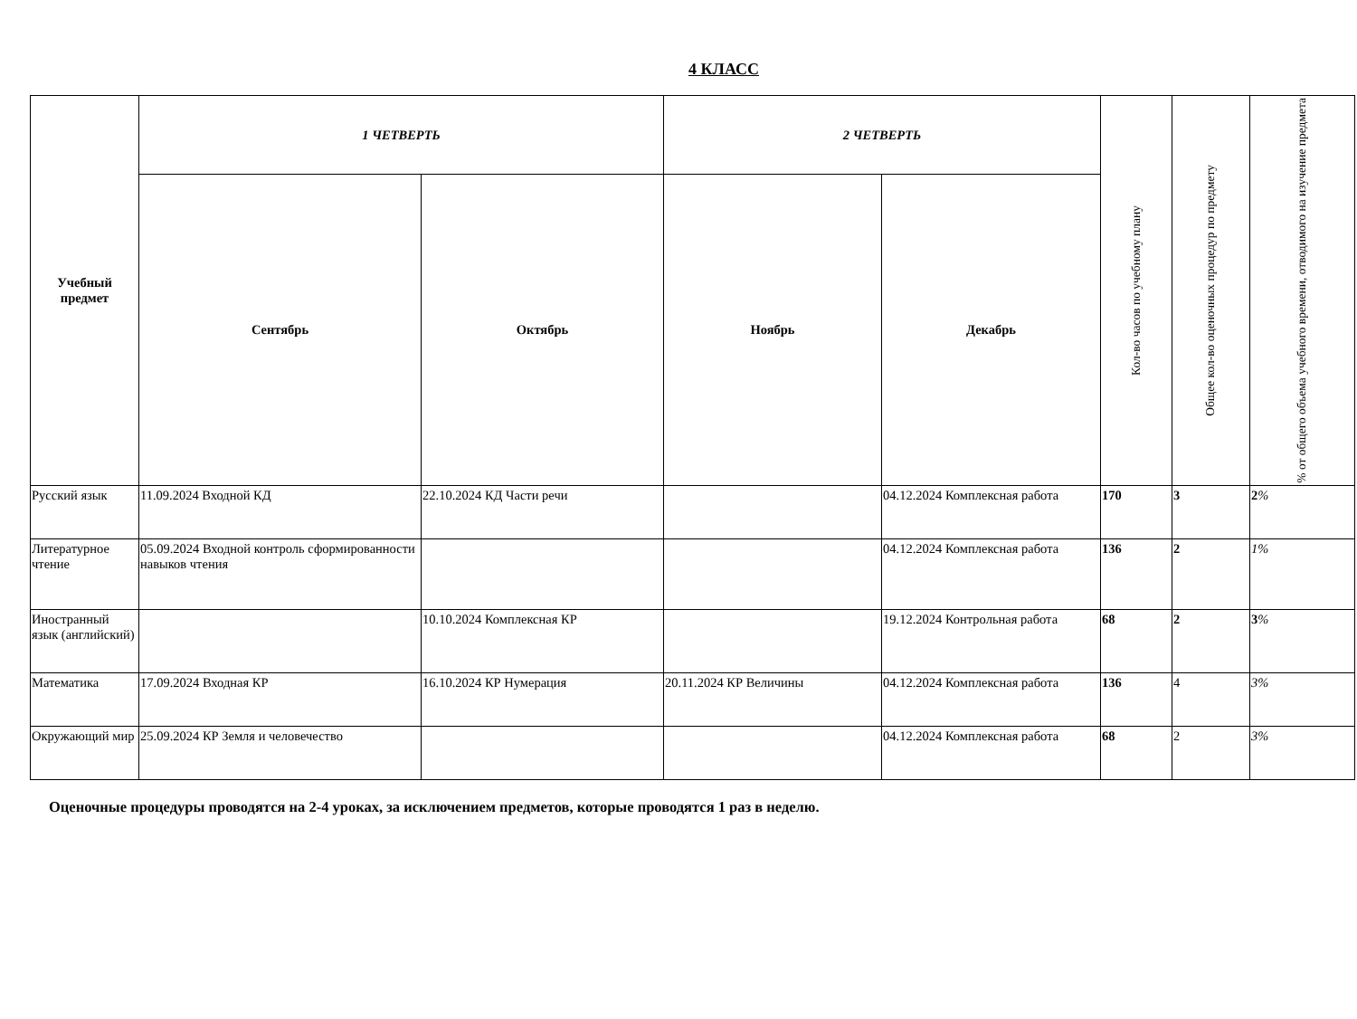4 КЛАСС
| Учебный предмет | 1 ЧЕТВЕРТЬ | | 2 ЧЕТВЕРТЬ | | Кол-во часов по учебному плану | Общее кол-во оценочных процедур по предмету | % от общего объема учебного времени, отводимого на изучение предмета |
| --- | --- | --- | --- | --- | --- | --- | --- |
| | Сентябрь | Октябрь | Ноябрь | Декабрь | | | |
| Русский язык | 11.09.2024 Входной КД | 22.10.2024 КД Части речи | | 04.12.2024 Комплексная работа | 170 | 3 | 2 % |
| Литературное чтение | 05.09.2024 Входной контроль сформированности навыков чтения | | | 04.12.2024 Комплексная работа | 136 | 2 | 1% |
| Иностранный язык (английский) | | 10.10.2024 Комплексная КР | | 19.12.2024 Контрольная работа | 68 | 2 | 3 % |
| Математика | 17.09.2024 Входная КР | 16.10.2024 КР Нумерация | 20.11.2024 КР Величины | 04.12.2024 Комплексная работа | 136 | 4 | 3% |
| Окружающий мир | 25.09.2024 КР Земля и человечество | | | 04.12.2024 Комплексная работа | 68 | 2 | 3% |
Оценочные процедуры проводятся на 2-4 уроках, за исключением предметов, которые проводятся 1 раз в неделю.